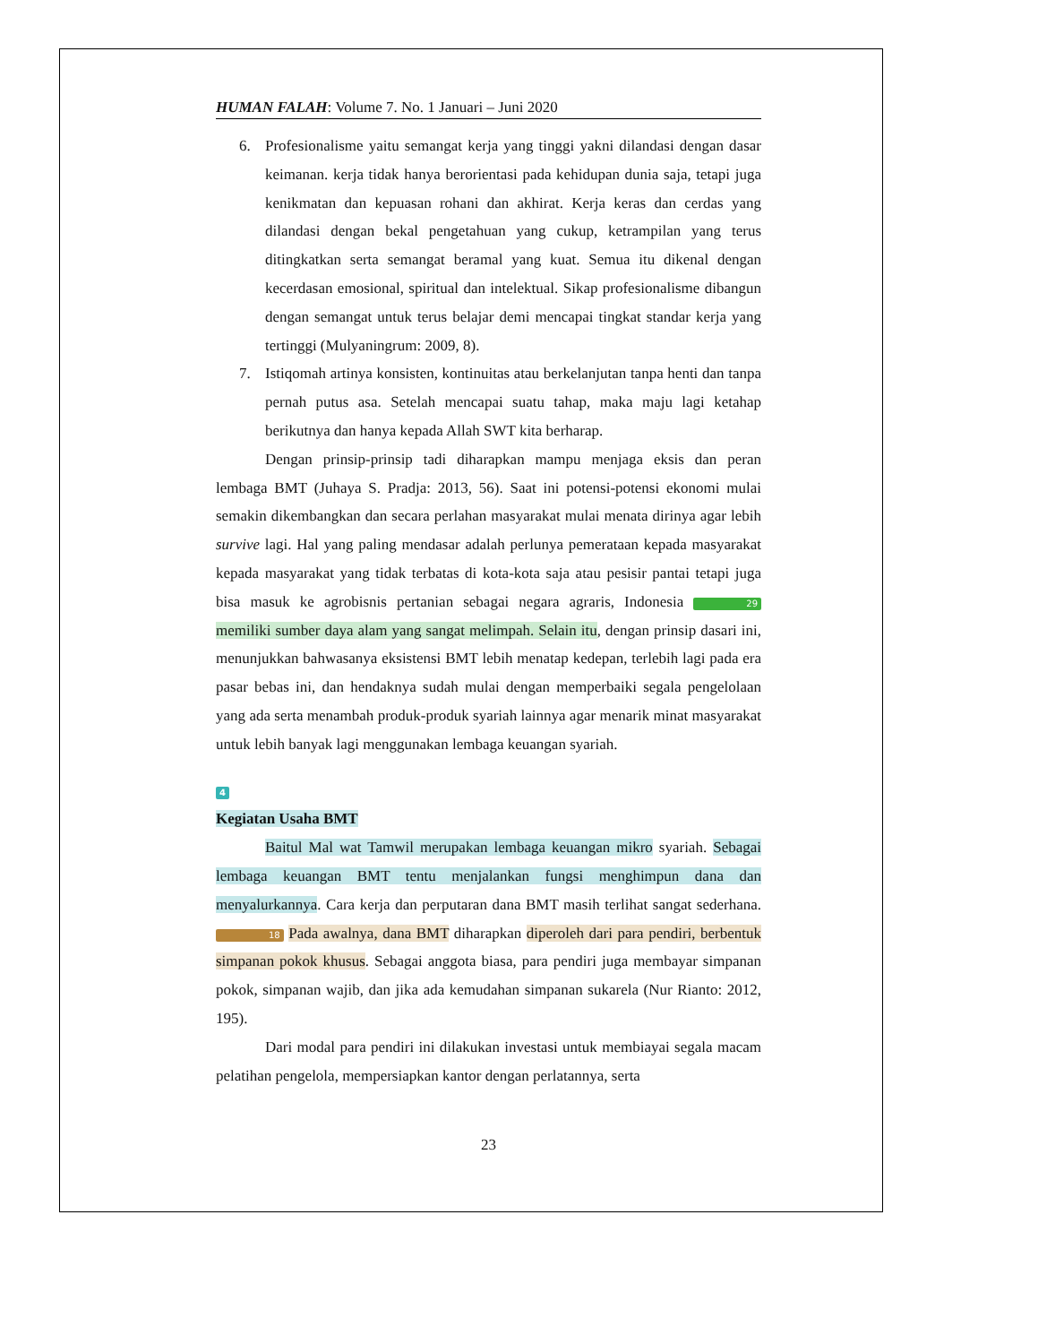HUMAN FALAH: Volume 7. No. 1 Januari – Juni 2020
6. Profesionalisme yaitu semangat kerja yang tinggi yakni dilandasi dengan dasar keimanan. kerja tidak hanya berorientasi pada kehidupan dunia saja, tetapi juga kenikmatan dan kepuasan rohani dan akhirat. Kerja keras dan cerdas yang dilandasi dengan bekal pengetahuan yang cukup, ketrampilan yang terus ditingkatkan serta semangat beramal yang kuat. Semua itu dikenal dengan kecerdasan emosional, spiritual dan intelektual. Sikap profesionalisme dibangun dengan semangat untuk terus belajar demi mencapai tingkat standar kerja yang tertinggi (Mulyaningrum: 2009, 8).
7. Istiqomah artinya konsisten, kontinuitas atau berkelanjutan tanpa henti dan tanpa pernah putus asa. Setelah mencapai suatu tahap, maka maju lagi ketahap berikutnya dan hanya kepada Allah SWT kita berharap.
Dengan prinsip-prinsip tadi diharapkan mampu menjaga eksis dan peran lembaga BMT (Juhaya S. Pradja: 2013, 56). Saat ini potensi-potensi ekonomi mulai semakin dikembangkan dan secara perlahan masyarakat mulai menata dirinya agar lebih survive lagi. Hal yang paling mendasar adalah perlunya pemerataan kepada masyarakat kepada masyarakat yang tidak terbatas di kota-kota saja atau pesisir pantai tetapi juga bisa masuk ke agrobisnis pertanian sebagai negara agraris, Indonesia 29 memiliki sumber daya alam yang sangat melimpah. Selain itu, dengan prinsip dasari ini, menunjukkan bahwasanya eksistensi BMT lebih menatap kedepan, terlebih lagi pada era pasar bebas ini, dan hendaknya sudah mulai dengan memperbaiki segala pengelolaan yang ada serta menambah produk-produk syariah lainnya agar menarik minat masyarakat untuk lebih banyak lagi menggunakan lembaga keuangan syariah.
4
Kegiatan Usaha BMT
Baitul Mal wat Tamwil merupakan lembaga keuangan mikro syariah. Sebagai lembaga keuangan BMT tentu menjalankan fungsi menghimpun dana dan menyalurkannya. Cara kerja dan perputaran dana BMT masih terlihat sangat sederhana. 18 Pada awalnya, dana BMT diharapkan diperoleh dari para pendiri, berbentuk simpanan pokok khusus. Sebagai anggota biasa, para pendiri juga membayar simpanan pokok, simpanan wajib, dan jika ada kemudahan simpanan sukarela (Nur Rianto: 2012, 195).
Dari modal para pendiri ini dilakukan investasi untuk membiayai segala macam pelatihan pengelola, mempersiapkan kantor dengan perlatannya, serta
23